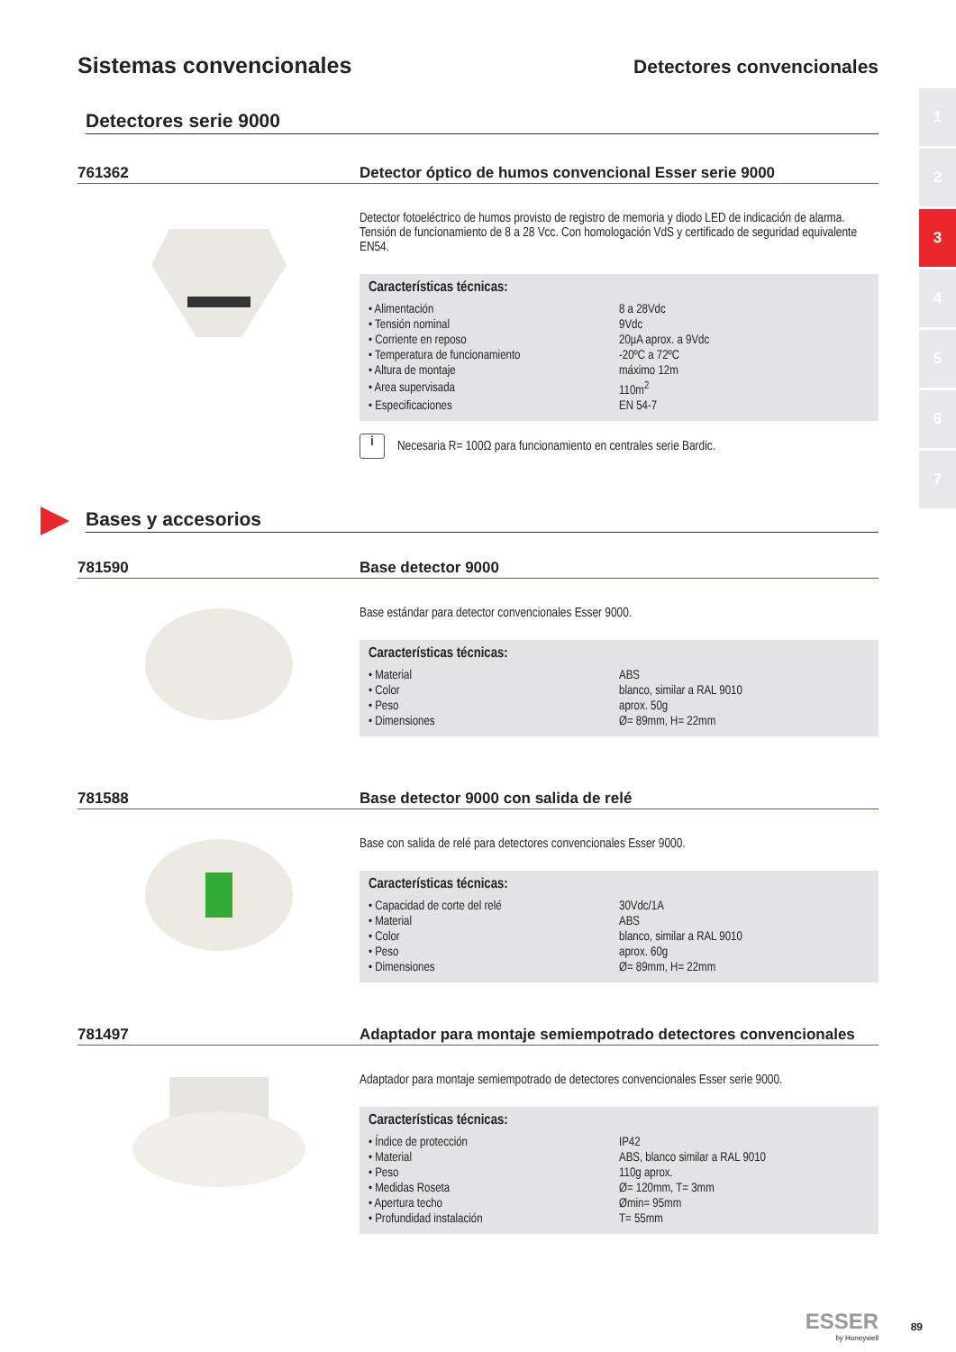Sistemas convencionales
Detectores convencionales
1
2
3
4
5
6
7
Detectores serie 9000
761362
Detector óptico de humos convencional Esser serie 9000
Detector fotoeléctrico de humos provisto de registro de memoria y diodo LED de indicación de alarma. Tensión de funcionamiento de 8 a 28 Vcc. Con homologación VdS y certificado de seguridad equivalente EN54.
Características técnicas:
| • Alimentación | 8 a 28Vdc |
| • Tensión nominal | 9Vdc |
| • Corriente en reposo | 20µA aprox. a 9Vdc |
| • Temperatura de funcionamiento | -20ºC a 72ºC |
| • Altura de montaje | máximo 12m |
| • Area supervisada | 110m<sup>2</sup> |
| • Especificaciones | EN 54-7 |
i
Necesaria R= 100Ω para funcionamiento en centrales serie Bardic.
Bases y accesorios
781590
Base detector 9000
Base estándar para detector convencionales Esser 9000.
Características técnicas:
| • Material | ABS |
| • Color | blanco, similar a RAL 9010 |
| • Peso | aprox. 50g |
| • Dimensiones | Ø= 89mm, H= 22mm |
781588
Base detector 9000 con salida de relé
Base con salida de relé para detectores convencionales Esser 9000.
Características técnicas:
| • Capacidad de corte del relé | 30Vdc/1A |
| • Material | ABS |
| • Color | blanco, similar a RAL 9010 |
| • Peso | aprox. 60g |
| • Dimensiones | Ø= 89mm, H= 22mm |
781497
Adaptador para montaje semiempotrado detectores convencionales
Adaptador para montaje semiempotrado de detectores convencionales Esser serie 9000.
Características técnicas:
| • Índice de protección | IP42 |
| • Material | ABS, blanco similar a RAL 9010 |
| • Peso | 110g aprox. |
| • Medidas Roseta | Ø= 120mm, T= 3mm |
| • Apertura techo | Ømin= 95mm |
| • Profundidad instalación | T= 55mm |
ESSER
by Honeywell
89